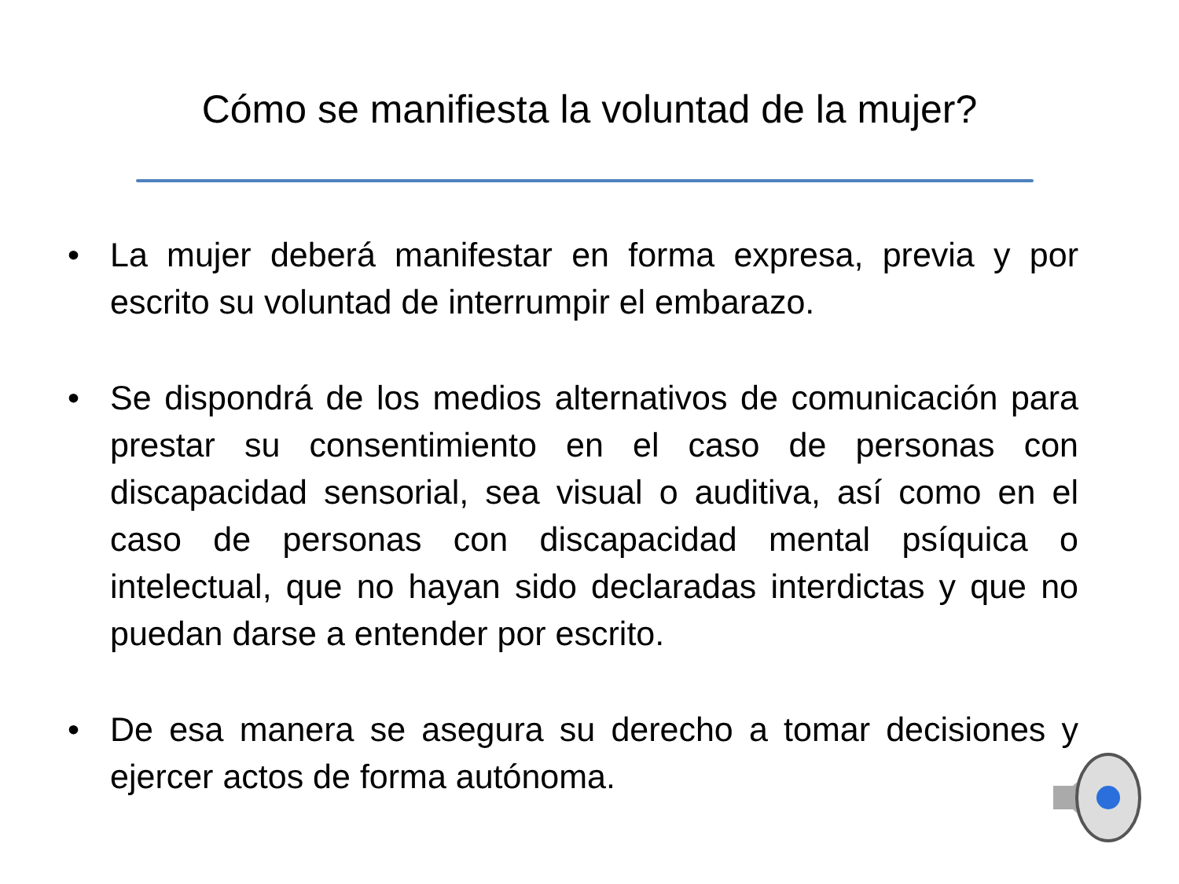Cómo se manifiesta la voluntad de la mujer?
• La mujer deberá manifestar en forma expresa, previa y por escrito su voluntad de interrumpir el embarazo.
• Se dispondrá de los medios alternativos de comunicación para prestar su consentimiento en el caso de personas con discapacidad sensorial, sea visual o auditiva, así como en el caso de personas con discapacidad mental psíquica o intelectual, que no hayan sido declaradas interdictas y que no puedan darse a entender por escrito.
• De esa manera se asegura su derecho a tomar decisiones y ejercer actos de forma autónoma.